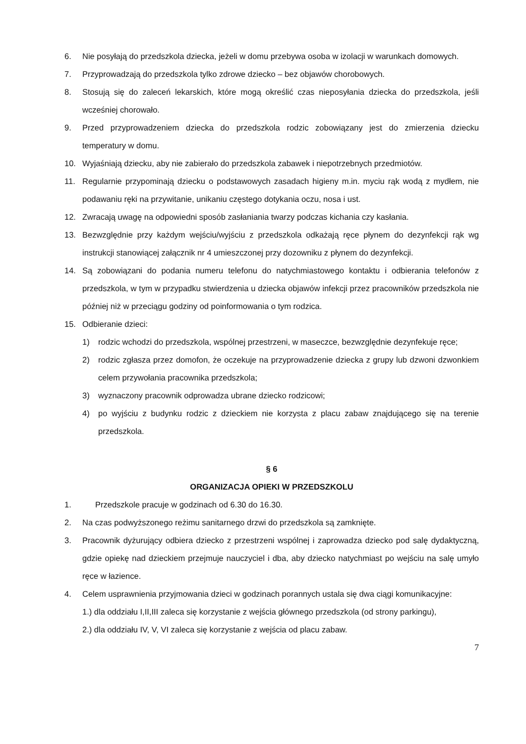6. Nie posyłają do przedszkola dziecka, jeżeli w domu przebywa osoba w izolacji w warunkach domowych.
7. Przyprowadzają do przedszkola tylko zdrowe dziecko – bez objawów chorobowych.
8. Stosują się do zaleceń lekarskich, które mogą określić czas nieposyłania dziecka do przedszkola, jeśli wcześniej chorowało.
9. Przed przyprowadzeniem dziecka do przedszkola rodzic zobowiązany jest do zmierzenia dziecku temperatury w domu.
10. Wyjaśniają dziecku, aby nie zabierało do przedszkola zabawek i niepotrzebnych przedmiotów.
11. Regularnie przypominają dziecku o podstawowych zasadach higieny m.in. myciu rąk wodą z mydłem, nie podawaniu ręki na przywitanie, unikaniu częstego dotykania oczu, nosa i ust.
12. Zwracają uwagę na odpowiedni sposób zasłaniania twarzy podczas kichania czy kasłania.
13. Bezwzględnie przy każdym wejściu/wyjściu z przedszkola odkażają ręce płynem do dezynfekcji rąk wg instrukcji stanowiącej załącznik nr 4 umieszczonej przy dozowniku z płynem do dezynfekcji.
14. Są zobowiązani do podania numeru telefonu do natychmiastowego kontaktu i odbierania telefonów z przedszkola, w tym w przypadku stwierdzenia u dziecka objawów infekcji przez pracowników przedszkola nie później niż w przeciągu godziny od poinformowania o tym rodzica.
15. Odbieranie dzieci:
1) rodzic wchodzi do przedszkola, wspólnej przestrzeni, w maseczce, bezwzględnie dezynfekuje ręce;
2) rodzic zgłasza przez domofon, że oczekuje na przyprowadzenie dziecka z grupy lub dzwoni dzwonkiem celem przywołania pracownika przedszkola;
3) wyznaczony pracownik odprowadza ubrane dziecko rodzicowi;
4) po wyjściu z budynku rodzic z dzieckiem nie korzysta z placu zabaw znajdującego się na terenie przedszkola.
§ 6
ORGANIZACJA OPIEKI W PRZEDSZKOLU
1. Przedszkole pracuje w godzinach od 6.30 do 16.30.
2. Na czas podwyższonego reżimu sanitarnego drzwi do przedszkola są zamknięte.
3. Pracownik dyżurujący odbiera dziecko z przestrzeni wspólnej i zaprowadza dziecko pod salę dydaktyczną, gdzie opiekę nad dzieckiem przejmuje nauczyciel i dba, aby dziecko natychmiast po wejściu na salę umyło ręce w łazience.
4. Celem usprawnienia przyjmowania dzieci w godzinach porannych ustala się dwa ciągi komunikacyjne:
1.) dla oddziału I,II,III zaleca się korzystanie z wejścia głównego przedszkola (od strony parkingu),
2.) dla oddziału IV, V, VI zaleca się korzystanie z wejścia od placu zabaw.
7